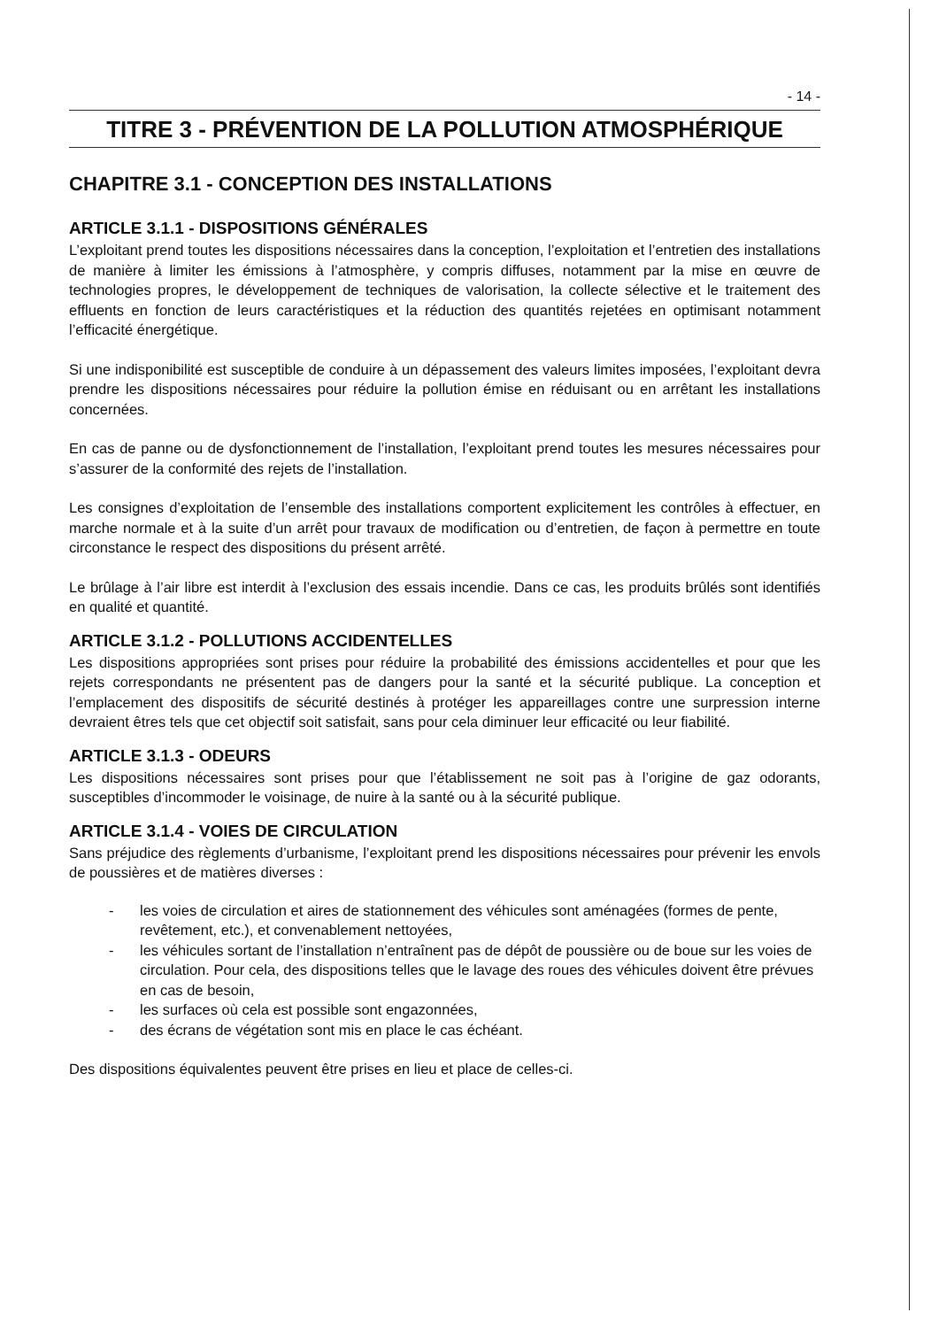- 14 -
TITRE 3 - PRÉVENTION DE LA POLLUTION ATMOSPHÉRIQUE
CHAPITRE 3.1 - CONCEPTION DES INSTALLATIONS
ARTICLE 3.1.1 - DISPOSITIONS GÉNÉRALES
L’exploitant prend toutes les dispositions nécessaires dans la conception, l’exploitation et l’entretien des installations de manière à limiter les émissions à l’atmosphère, y compris diffuses, notamment par la mise en œuvre de technologies propres, le développement de techniques de valorisation, la collecte sélective et le traitement des effluents en fonction de leurs caractéristiques et la réduction des quantités rejetées en optimisant notamment l’efficacité énergétique.
Si une indisponibilité est susceptible de conduire à un dépassement des valeurs limites imposées, l’exploitant devra prendre les dispositions nécessaires pour réduire la pollution émise en réduisant ou en arrêtant les installations concernées.
En cas de panne ou de dysfonctionnement de l’installation, l’exploitant prend toutes les mesures nécessaires pour s’assurer de la conformité des rejets de l’installation.
Les consignes d’exploitation de l’ensemble des installations comportent explicitement les contrôles à effectuer, en marche normale et à la suite d’un arrêt pour travaux de modification ou d’entretien, de façon à permettre en toute circonstance le respect des dispositions du présent arrêté.
Le brûlage à l’air libre est interdit à l’exclusion des essais incendie. Dans ce cas, les produits brûlés sont identifiés en qualité et quantité.
ARTICLE 3.1.2 - POLLUTIONS ACCIDENTELLES
Les dispositions appropriées sont prises pour réduire la probabilité des émissions accidentelles et pour que les rejets correspondants ne présentent pas de dangers pour la santé et la sécurité publique. La conception et l’emplacement des dispositifs de sécurité destinés à protéger les appareillages contre une surpression interne devraient êtres tels que cet objectif soit satisfait, sans pour cela diminuer leur efficacité ou leur fiabilité.
ARTICLE 3.1.3 - ODEURS
Les dispositions nécessaires sont prises pour que l’établissement ne soit pas à l’origine de gaz odorants, susceptibles d’incommoder le voisinage, de nuire à la santé ou à la sécurité publique.
ARTICLE 3.1.4 - VOIES DE CIRCULATION
Sans préjudice des règlements d’urbanisme, l’exploitant prend les dispositions nécessaires pour prévenir les envols de poussières et de matières diverses :
- les voies de circulation et aires de stationnement des véhicules sont aménagées (formes de pente, revêtement, etc.), et convenablement nettoyées,
- les véhicules sortant de l’installation n’entraînent pas de dépôt de poussière ou de boue sur les voies de circulation. Pour cela, des dispositions telles que le lavage des roues des véhicules doivent être prévues en cas de besoin,
- les surfaces où cela est possible sont engazonnées,
- des écrans de végétation sont mis en place le cas échéant.
Des dispositions équivalentes peuvent être prises en lieu et place de celles-ci.